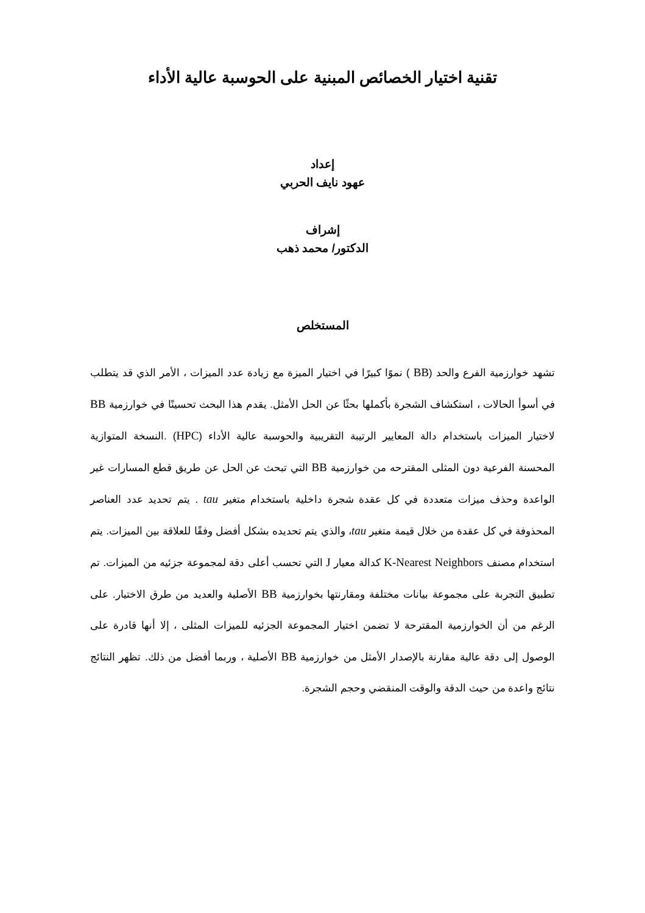تقنية اختيار الخصائص المبنية على الحوسبة عالية الأداء
إعداد
عهود نايف الحربي
إشراف
الدكتور/ محمد ذهب
المستخلص
تشهد خوارزمية الفرع والحد (BB ) نموًا كبيرًا في اختيار الميزة مع زيادة عدد الميزات ، الأمر الذي قد يتطلب في أسوأ الحالات ، استكشاف الشجرة بأكملها بحثًا عن الحل الأمثل. يقدم هذا البحث تحسينًا في خوارزمية BB لاختيار الميزات باستخدام دالة المعايير الرتيبة التقريبية والحوسبة عالية الأداء (HPC) .النسخة المتوازية المحسنة الفرعية دون المثلى المقترحه من خوارزمية BB التي تبحث عن الحل عن طريق قطع المسارات غير الواعدة وحذف ميزات متعددة في كل عقدة شجرة داخلية باستخدام متغير tau . يتم تحديد عدد العناصر المحذوفة في كل عقدة من خلال قيمة متغير tau، والذي يتم تحديده بشكل أفضل وفقًا للعلاقة بين الميزات. يتم استخدام مصنف K-Nearest Neighbors كدالة معيار J التي تحسب أعلى دقة لمجموعة جزئيه من الميزات. تم تطبيق التجربة على مجموعة بيانات مختلفة ومقارنتها بخوارزمية BB الأصلية والعديد من طرق الاختيار. على الرغم من أن الخوارزمية المقترحة لا تضمن اختيار المجموعة الجزئيه للميزات المثلى ، إلا أنها قادرة على الوصول إلى دقة عالية مقارنة بالإصدار الأمثل من خوارزمية BB الأصلية ، وربما أفضل من ذلك. تظهر النتائج نتائج واعدة من حيث الدقة والوقت المنقضي وحجم الشجرة.